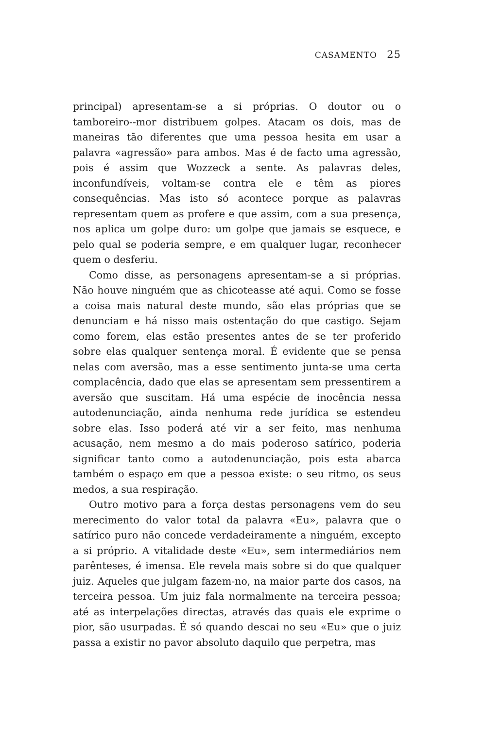CASAMENTO 25
principal) apresentam-se a si próprias. O doutor ou o tamboreiro--mor distribuem golpes. Atacam os dois, mas de maneiras tão diferentes que uma pessoa hesita em usar a palavra «agressão» para ambos. Mas é de facto uma agressão, pois é assim que Wozzeck a sente. As palavras deles, inconfundíveis, voltam-se contra ele e têm as piores consequências. Mas isto só acontece porque as palavras representam quem as profere e que assim, com a sua presença, nos aplica um golpe duro: um golpe que jamais se esquece, e pelo qual se poderia sempre, e em qualquer lugar, reconhecer quem o desferiu.
Como disse, as personagens apresentam-se a si próprias. Não houve ninguém que as chicoteasse até aqui. Como se fosse a coisa mais natural deste mundo, são elas próprias que se denunciam e há nisso mais ostentação do que castigo. Sejam como forem, elas estão presentes antes de se ter proferido sobre elas qualquer sentença moral. É evidente que se pensa nelas com aversão, mas a esse sentimento junta-se uma certa complacência, dado que elas se apresentam sem pressentirem a aversão que suscitam. Há uma espécie de inocência nessa autodenunciação, ainda nenhuma rede jurídica se estendeu sobre elas. Isso poderá até vir a ser feito, mas nenhuma acusação, nem mesmo a do mais poderoso satírico, poderia significar tanto como a autodenunciação, pois esta abarca também o espaço em que a pessoa existe: o seu ritmo, os seus medos, a sua respiração.
Outro motivo para a força destas personagens vem do seu merecimento do valor total da palavra «Eu», palavra que o satírico puro não concede verdadeiramente a ninguém, excepto a si próprio. A vitalidade deste «Eu», sem intermediários nem parênteses, é imensa. Ele revela mais sobre si do que qualquer juiz. Aqueles que julgam fazem-no, na maior parte dos casos, na terceira pessoa. Um juiz fala normalmente na terceira pessoa; até as interpelações directas, através das quais ele exprime o pior, são usurpadas. É só quando descai no seu «Eu» que o juiz passa a existir no pavor absoluto daquilo que perpetra, mas